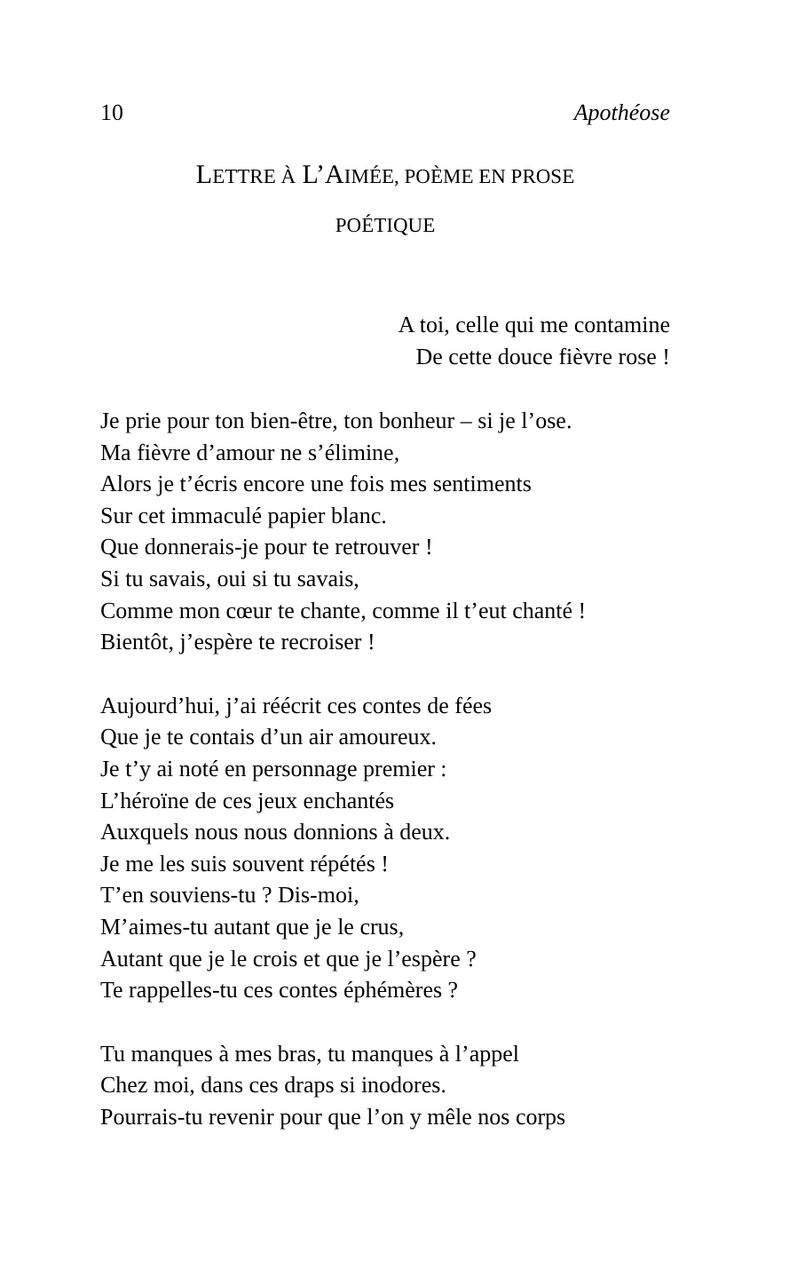10 Apothéose
LETTRE À L’AIMÉE, POÈME EN PROSE
POÉTIQUE
A toi, celle qui me contamine
De cette douce fièvre rose !
Je prie pour ton bien-être, ton bonheur – si je l’ose.
Ma fièvre d’amour ne s’élimine,
Alors je t’écris encore une fois mes sentiments
Sur cet immaculé papier blanc.
Que donnerais-je pour te retrouver !
Si tu savais, oui si tu savais,
Comme mon cœur te chante, comme il t’eut chanté !
Bientôt, j’espère te recroiser !
Aujourd’hui, j’ai réécrit ces contes de fées
Que je te contais d’un air amoureux.
Je t’y ai noté en personnage premier :
L’héroïne de ces jeux enchantés
Auxquels nous nous donnions à deux.
Je me les suis souvent répétés !
T’en souviens-tu ? Dis-moi,
M’aimes-tu autant que je le crus,
Autant que je le crois et que je l’espère ?
Te rappelles-tu ces contes éphémères ?
Tu manques à mes bras, tu manques à l’appel
Chez moi, dans ces draps si inodores.
Pourrais-tu revenir pour que l’on y mêle nos corps